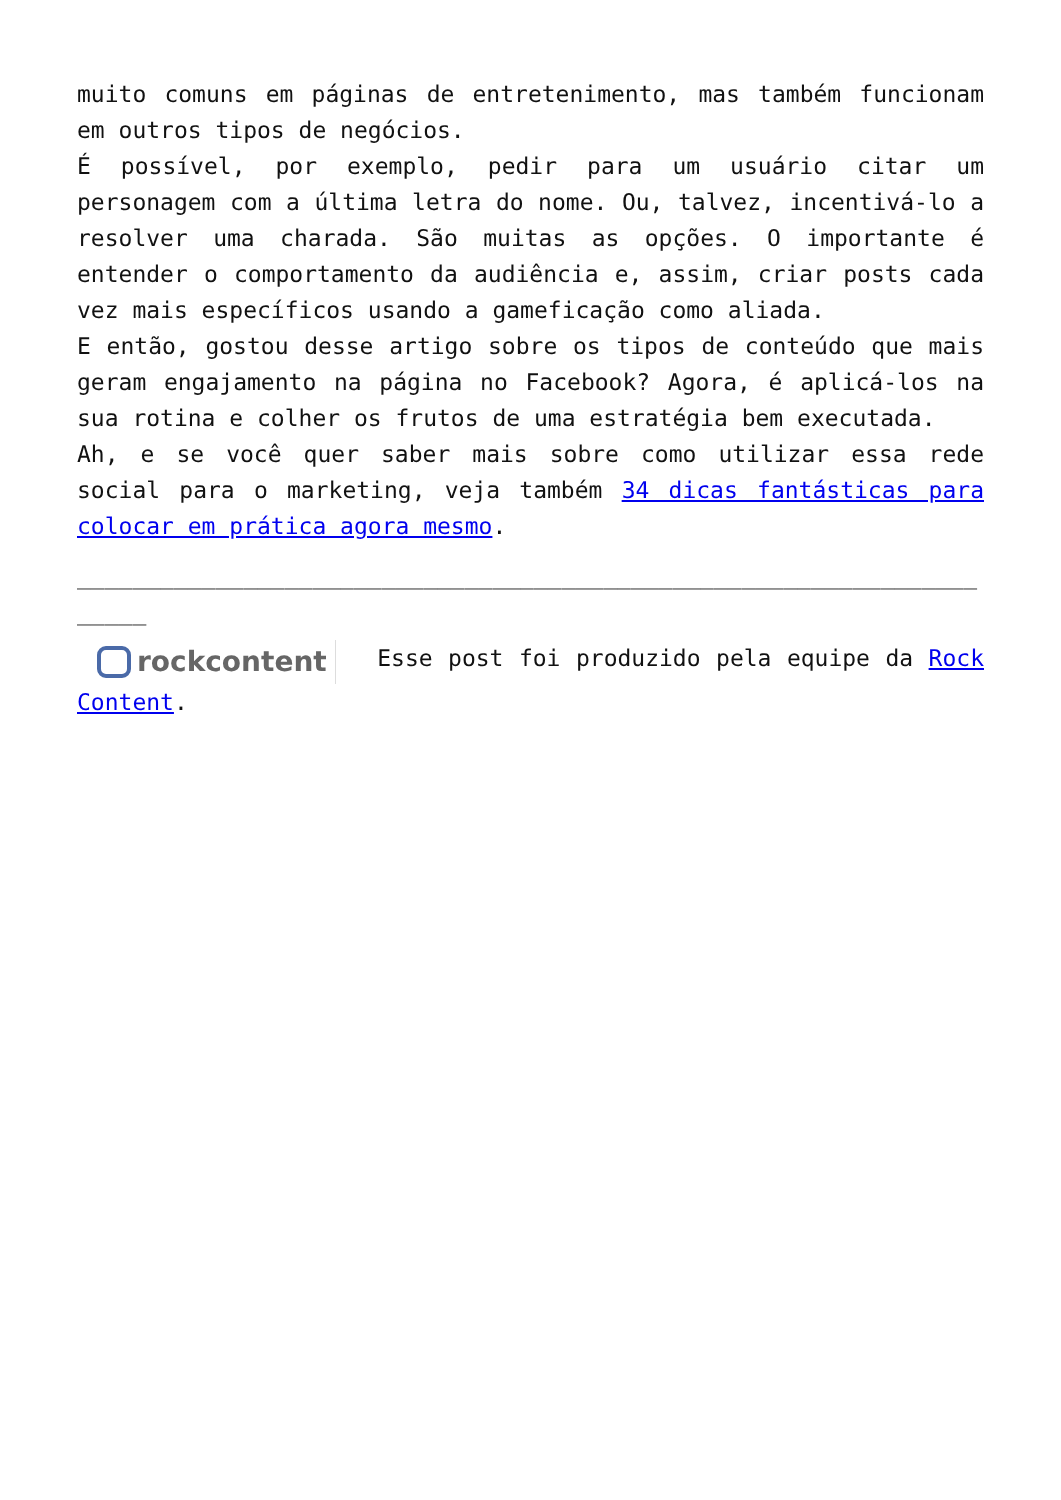muito comuns em páginas de entretenimento, mas também funcionam em outros tipos de negócios.
É possível, por exemplo, pedir para um usuário citar um personagem com a última letra do nome. Ou, talvez, incentivá-lo a resolver uma charada. São muitas as opções. O importante é entender o comportamento da audiência e, assim, criar posts cada vez mais específicos usando a gameficação como aliada.
E então, gostou desse artigo sobre os tipos de conteúdo que mais geram engajamento na página no Facebook? Agora, é aplicá-los na sua rotina e colher os frutos de uma estratégia bem executada.
Ah, e se você quer saber mais sobre como utilizar essa rede social para o marketing, veja também 34 dicas fantásticas para colocar em prática agora mesmo.
______________________________________________________________________
rockcontent Esse post foi produzido pela equipe da Rock Content.